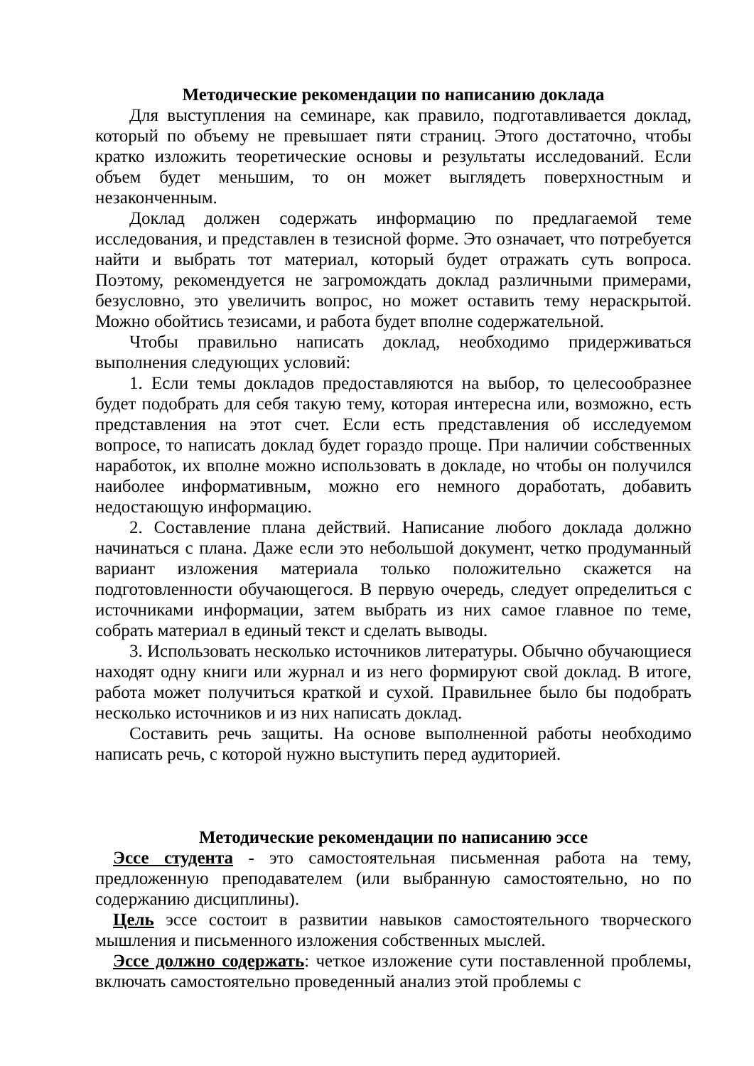Методические рекомендации по написанию доклада
Для выступления на семинаре, как правило, подготавливается доклад, который по объему не превышает пяти страниц. Этого достаточно, чтобы кратко изложить теоретические основы и результаты исследований. Если объем будет меньшим, то он может выглядеть поверхностным и незаконченным.
Доклад должен содержать информацию по предлагаемой теме исследования, и представлен в тезисной форме. Это означает, что потребуется найти и выбрать тот материал, который будет отражать суть вопроса. Поэтому, рекомендуется не загромождать доклад различными примерами, безусловно, это увеличить вопрос, но может оставить тему нераскрытой. Можно обойтись тезисами, и работа будет вполне содержательной.
Чтобы правильно написать доклад, необходимо придерживаться выполнения следующих условий:
1. Если темы докладов предоставляются на выбор, то целесообразнее будет подобрать для себя такую тему, которая интересна или, возможно, есть представления на этот счет. Если есть представления об исследуемом вопросе, то написать доклад будет гораздо проще. При наличии собственных наработок, их вполне можно использовать в докладе, но чтобы он получился наиболее информативным, можно его немного доработать, добавить недостающую информацию.
2. Составление плана действий. Написание любого доклада должно начинаться с плана. Даже если это небольшой документ, четко продуманный вариант изложения материала только положительно скажется на подготовленности обучающегося. В первую очередь, следует определиться с источниками информации, затем выбрать из них самое главное по теме, собрать материал в единый текст и сделать выводы.
3. Использовать несколько источников литературы. Обычно обучающиеся находят одну книги или журнал и из него формируют свой доклад. В итоге, работа может получиться краткой и сухой. Правильнее было бы подобрать несколько источников и из них написать доклад.
Составить речь защиты. На основе выполненной работы необходимо написать речь, с которой нужно выступить перед аудиторией.
Методические рекомендации по написанию эссе
Эссе студента - это самостоятельная письменная работа на тему, предложенную преподавателем (или выбранную самостоятельно, но по содержанию дисциплины).
Цель эссе состоит в развитии навыков самостоятельного творческого мышления и письменного изложения собственных мыслей.
Эссе должно содержать: четкое изложение сути поставленной проблемы, включать самостоятельно проведенный анализ этой проблемы с